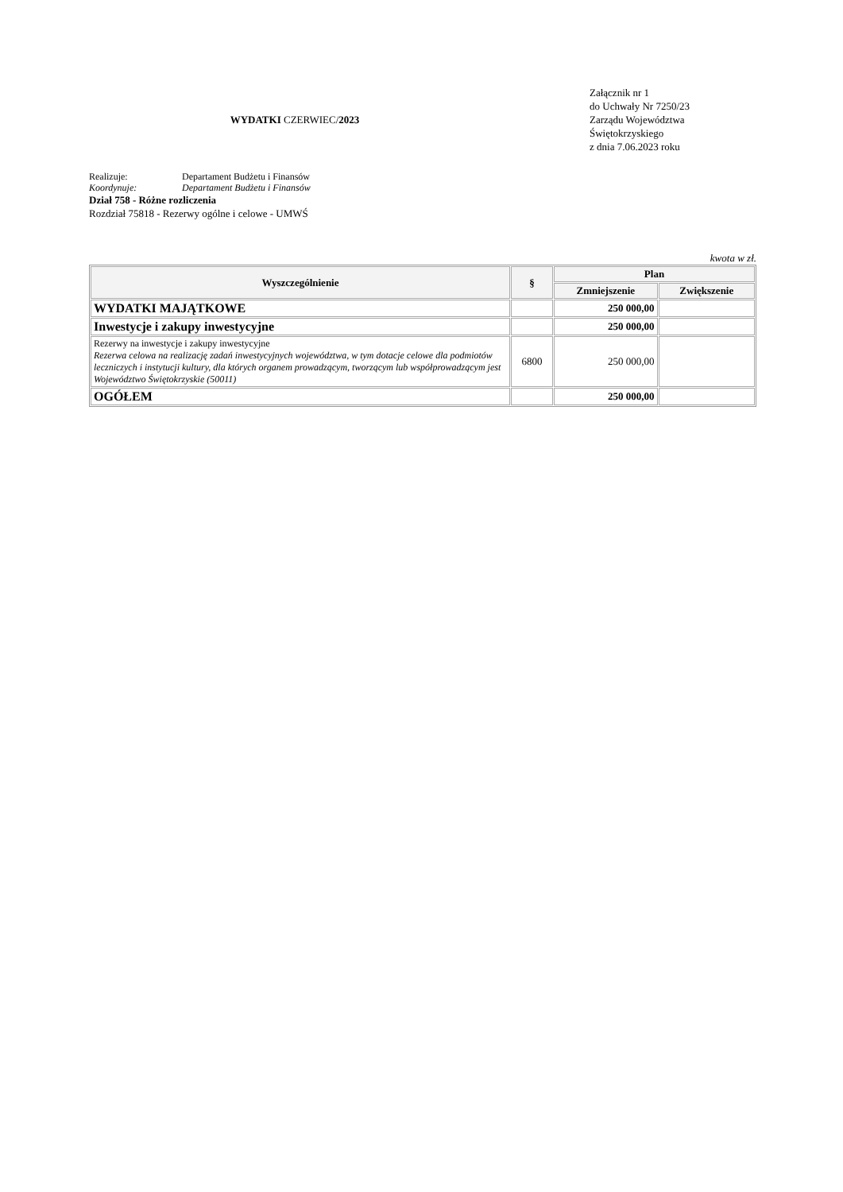WYDATKI CZERWIEC/2023
Załącznik nr 1
do Uchwały Nr 7250/23
Zarządu Województwa
Świętokrzyskiego
z dnia 7.06.2023 roku
Realizuje: Departament Budżetu i Finansów
Koordynuje: Departament Budżetu i Finansów
Dział 758 - Różne rozliczenia
Rozdział 75818 - Rezerwy ogólne i celowe - UMWŚ
kwota w zł.
| Wyszczególnienie | § | Plan | |
| --- | --- | --- | --- |
| | | Zmniejszenie | Zwiększenie |
| WYDATKI MAJĄTKOWE | | 250 000,00 | |
| Inwestycje i zakupy inwestycyjne | | 250 000,00 | |
| Rezerwy na inwestycje i zakupy inwestycyjne Rezerwa celowa na realizację zadań inwestycyjnych województwa, w tym dotacje celowe dla podmiotów leczniczych i instytucji kultury, dla których organem prowadzącym, tworzącym lub współprowadzącym jest Województwo Świętokrzyskie (50011) | 6800 | 250 000,00 | |
| OGÓŁEM | | 250 000,00 | |